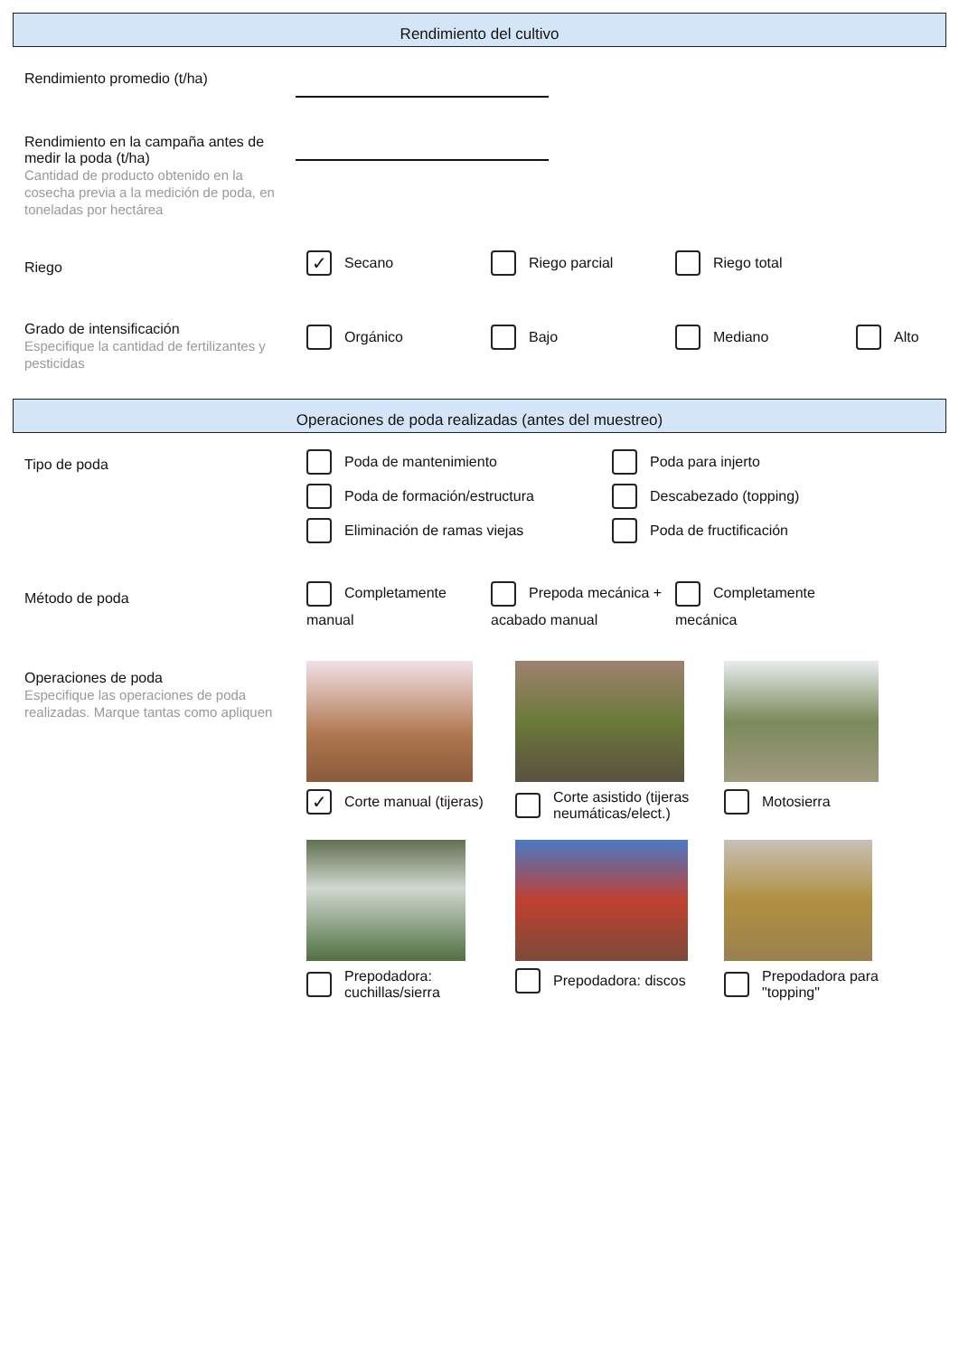Rendimiento del cultivo
Rendimiento promedio (t/ha)
Rendimiento en la campaña antes de medir la poda (t/ha)
Cantidad de producto obtenido en la cosecha previa a la medición de poda, en toneladas por hectárea
Riego
✓ Secano
Riego parcial
Riego total
Grado de intensificación
Especifique la cantidad de fertilizantes y pesticidas
Orgánico
Bajo
Mediano
Alto
Operaciones de poda realizadas (antes del muestreo)
Tipo de poda
Poda de mantenimiento
Poda para injerto
Poda de formación/estructura
Descabezado (topping)
Eliminación de ramas viejas
Poda de fructificación
Método de poda
Completamente manual
Prepoda mecánica + acabado manual
Completamente mecánica
Operaciones de poda
Especifique las operaciones de poda realizadas. Marque tantas como apliquen
✓ Corte manual (tijeras)
Corte asistido (tijeras neumáticas/elect.)
Motosierra
Prepodadora: cuchillas/sierra
Prepodadora: discos
Prepodadora para "topping"